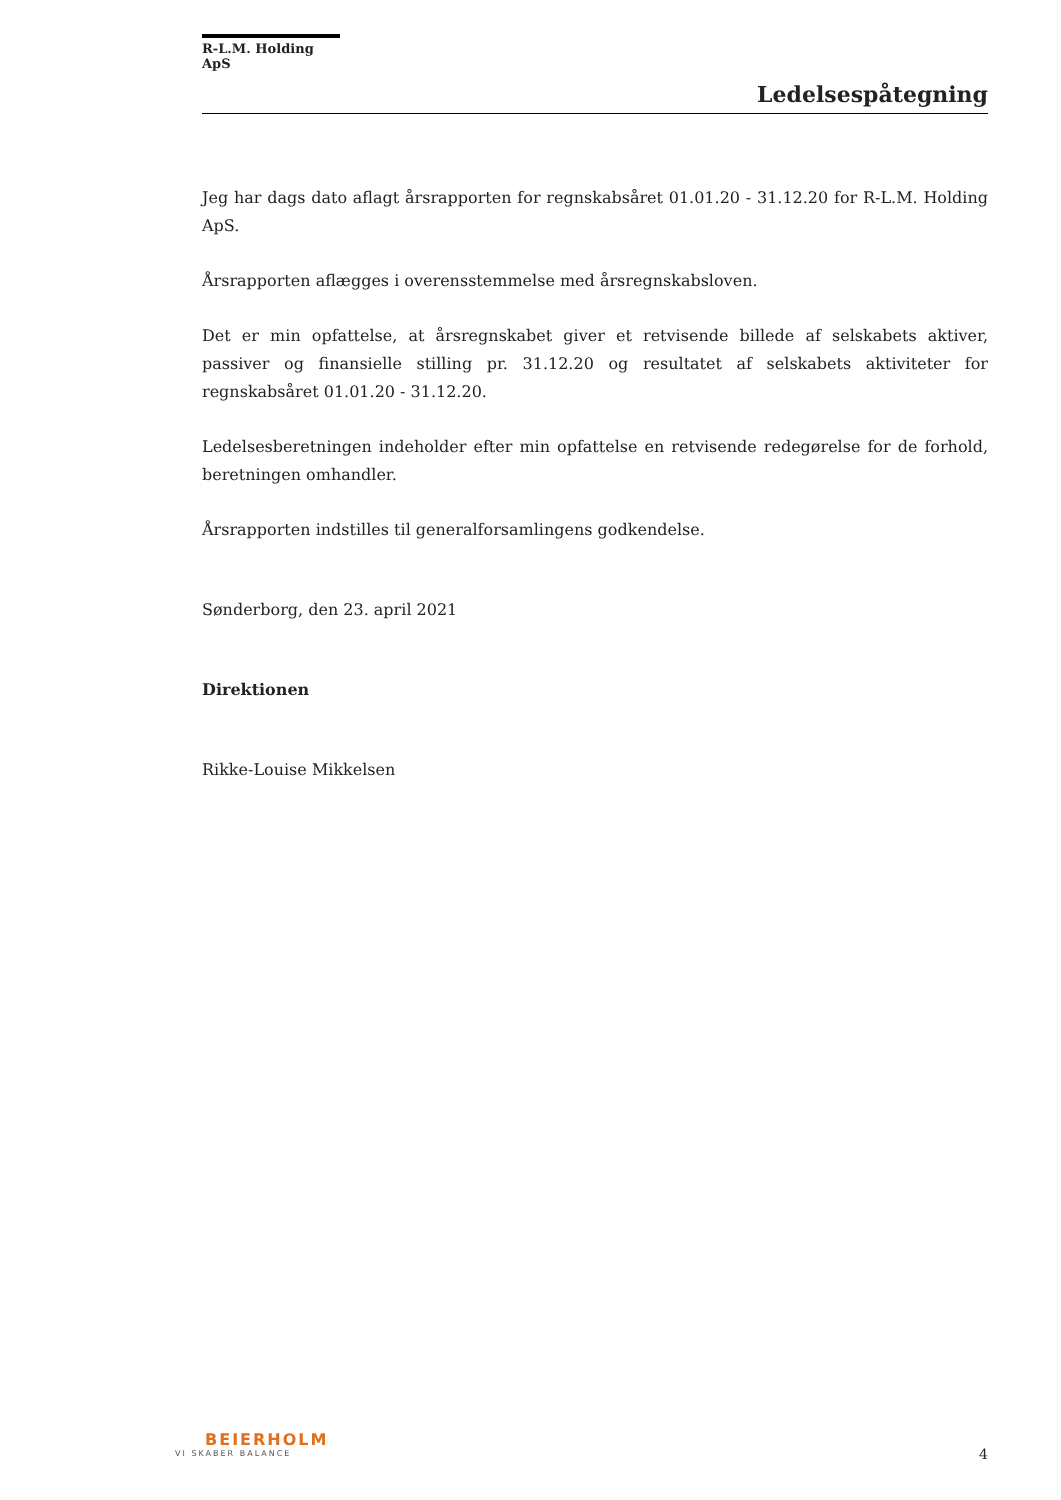R-L.M. Holding ApS
Ledelsespåtegning
Jeg har dags dato aflagt årsrapporten for regnskabsåret 01.01.20 - 31.12.20 for R-L.M. Holding ApS.
Årsrapporten aflægges i overensstemmelse med årsregnskabsloven.
Det er min opfattelse, at årsregnskabet giver et retvisende billede af selskabets aktiver, passiver og finansielle stilling pr. 31.12.20 og resultatet af selskabets aktiviteter for regnskabsåret 01.01.20 - 31.12.20.
Ledelsesberetningen indeholder efter min opfattelse en retvisende redegørelse for de forhold, beretningen omhandler.
Årsrapporten indstilles til generalforsamlingens godkendelse.
Sønderborg, den 23. april 2021
Direktionen
Rikke-Louise Mikkelsen
BEIERHOLM
VI SKABER BALANCE
4